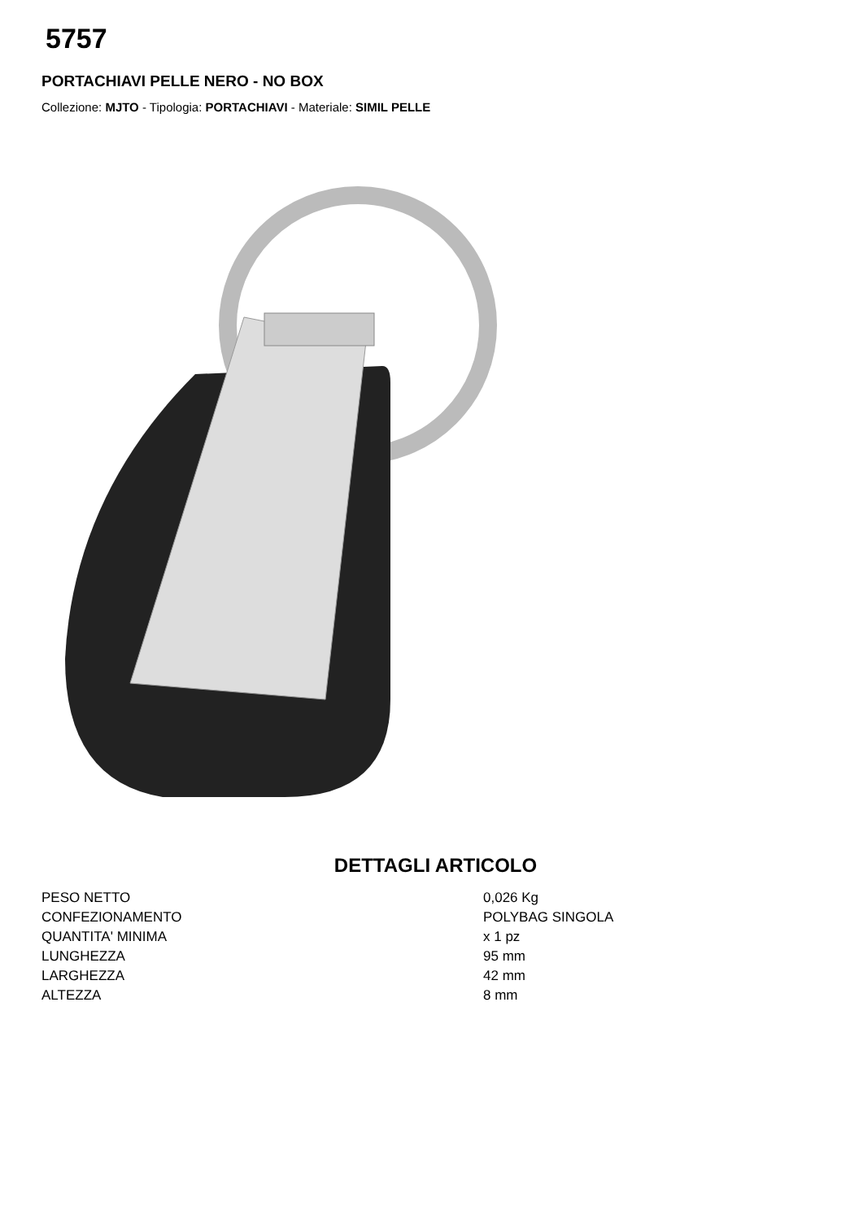5757
PORTACHIAVI PELLE NERO - NO BOX
Collezione: MJTO - Tipologia: PORTACHIAVI - Materiale: SIMIL PELLE
DETTAGLI ARTICOLO
| PESO NETTO | 0,026 Kg |
| CONFEZIONAMENTO | POLYBAG SINGOLA |
| QUANTITA' MINIMA | x 1 pz |
| LUNGHEZZA | 95 mm |
| LARGHEZZA | 42 mm |
| ALTEZZA | 8 mm |